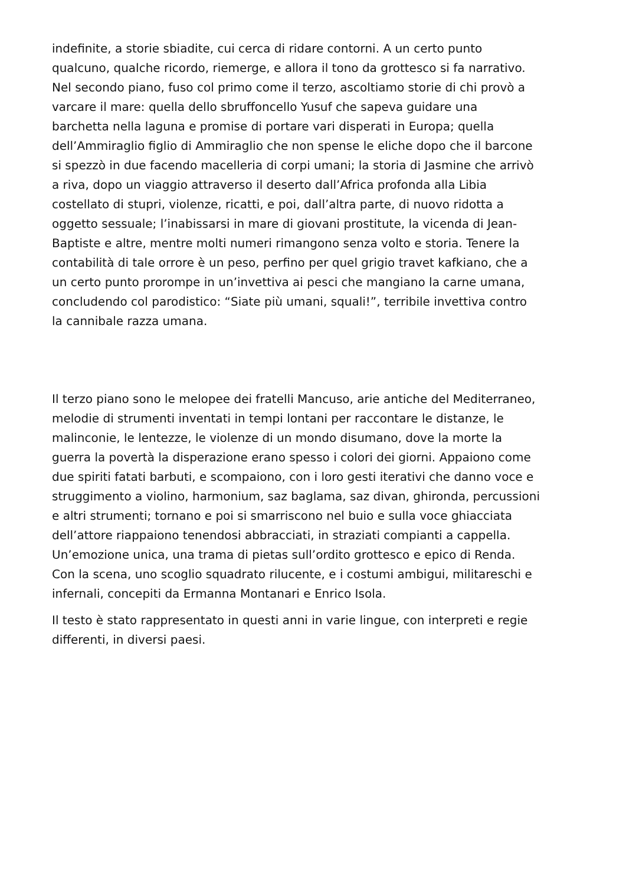indefinite, a storie sbiadite, cui cerca di ridare contorni. A un certo punto
qualcuno, qualche ricordo, riemerge, e allora il tono da grottesco si fa narrativo.
Nel secondo piano, fuso col primo come il terzo, ascoltiamo storie di chi provò a
varcare il mare: quella dello sbruffoncello Yusuf che sapeva guidare una
barchetta nella laguna e promise di portare vari disperati in Europa; quella
dell’Ammiraglio figlio di Ammiraglio che non spense le eliche dopo che il barcone
si spezzò in due facendo macelleria di corpi umani; la storia di Jasmine che arrivò
a riva, dopo un viaggio attraverso il deserto dall’Africa profonda alla Libia
costellato di stupri, violenze, ricatti, e poi, dall’altra parte, di nuovo ridotta a
oggetto sessuale; l’inabissarsi in mare di giovani prostitute, la vicenda di Jean-
Baptiste e altre, mentre molti numeri rimangono senza volto e storia. Tenere la
contabilità di tale orrore è un peso, perfino per quel grigio travet kafkiano, che a
un certo punto prorompe in un’invettiva ai pesci che mangiano la carne umana,
concludendo col parodistico: “Siate più umani, squali!”, terribile invettiva contro
la cannibale razza umana.
Il terzo piano sono le melopee dei fratelli Mancuso, arie antiche del Mediterraneo,
melodie di strumenti inventati in tempi lontani per raccontare le distanze, le
malinconie, le lentezze, le violenze di un mondo disumano, dove la morte la
guerra la povertà la disperazione erano spesso i colori dei giorni. Appaiono come
due spiriti fatati barbuti, e scompaiono, con i loro gesti iterativi che danno voce e
struggimento a violino, harmonium, saz baglama, saz divan, ghironda, percussioni
e altri strumenti; tornano e poi si smarriscono nel buio e sulla voce ghiacciata
dell’attore riappaiono tenendosi abbracciati, in straziati compianti a cappella.
Un’emozione unica, una trama di pietas sull’ordito grottesco e epico di Renda.
Con la scena, uno scoglio squadrato rilucente, e i costumi ambigui, militareschi e
infernali, concepiti da Ermanna Montanari e Enrico Isola.
Il testo è stato rappresentato in questi anni in varie lingue, con interpreti e regie
differenti, in diversi paesi.